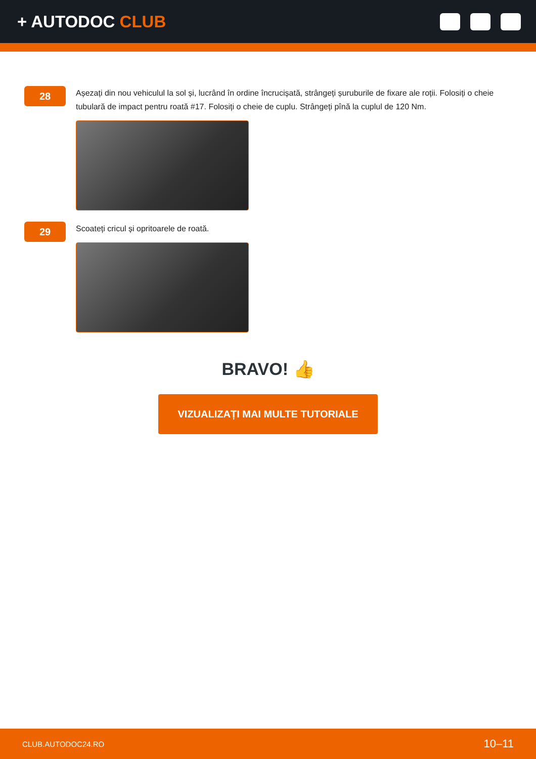+ AUTODOC CLUB
28
Așezați din nou vehiculul la sol și, lucrând în ordine încrucișată, strângeți șuruburile de fixare ale roții. Folosiți o cheie tubulară de impact pentru roată #17. Folosiți o cheie de cuplu. Strângeți pînă la cuplul de 120 Nm.
29
Scoateți cricul și opritoarele de roată.
BRAVO! 👍
VIZUALIZAȚI MAI MULTE TUTORIALE
CLUB.AUTODOC24.RO 10–11